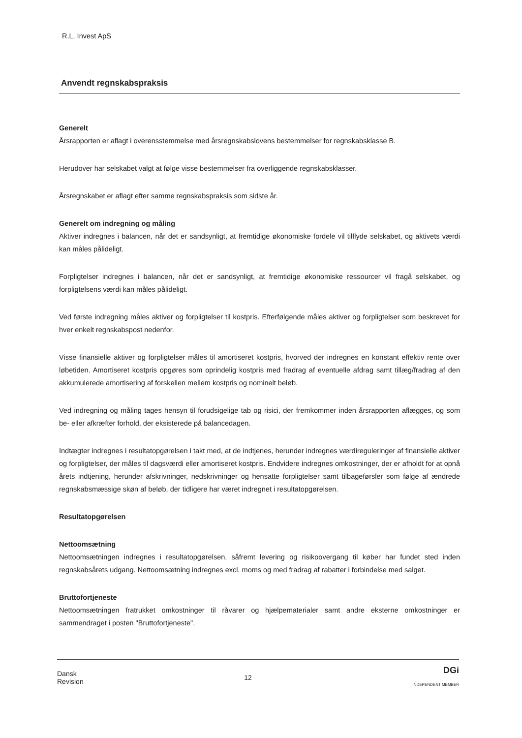R.L. Invest ApS
Anvendt regnskabspraksis
Generelt
Årsrapporten er aflagt i overensstemmelse med årsregnskabslovens bestemmelser for regnskabsklasse B.
Herudover har selskabet valgt at følge visse bestemmelser fra overliggende regnskabsklasser.
Årsregnskabet er aflagt efter samme regnskabspraksis som sidste år.
Generelt om indregning og måling
Aktiver indregnes i balancen, når det er sandsynligt, at fremtidige økonomiske fordele vil tilflyde selskabet, og aktivets værdi kan måles pålideligt.
Forpligtelser indregnes i balancen, når det er sandsynligt, at fremtidige økonomiske ressourcer vil fragå selskabet, og forpligtelsens værdi kan måles pålideligt.
Ved første indregning måles aktiver og forpligtelser til kostpris. Efterfølgende måles aktiver og forpligtelser som beskrevet for hver enkelt regnskabspost nedenfor.
Visse finansielle aktiver og forpligtelser måles til amortiseret kostpris, hvorved der indregnes en konstant effektiv rente over løbetiden. Amortiseret kostpris opgøres som oprindelig kostpris med fradrag af eventuelle afdrag samt tillæg/fradrag af den akkumulerede amortisering af forskellen mellem kostpris og nominelt beløb.
Ved indregning og måling tages hensyn til forudsigelige tab og risici, der fremkommer inden årsrapporten aflægges, og som be- eller afkræfter forhold, der eksisterede på balancedagen.
Indtægter indregnes i resultatopgørelsen i takt med, at de indtjenes, herunder indregnes værdireguleringer af finansielle aktiver og forpligtelser, der måles til dagsværdi eller amortiseret kostpris. Endvidere indregnes omkostninger, der er afholdt for at opnå årets indtjening, herunder afskrivninger, nedskrivninger og hensatte forpligtelser samt tilbageførsler som følge af ændrede regnskabsmæssige skøn af beløb, der tidligere har været indregnet i resultatopgørelsen.
Resultatopgørelsen
Nettoomsætning
Nettoomsætningen indregnes i resultatopgørelsen, såfremt levering og risikoovergang til køber har fundet sted inden regnskabsårets udgang. Nettoomsætning indregnes excl. moms og med fradrag af rabatter i forbindelse med salget.
Bruttofortjeneste
Nettoomsætningen fratrukket omkostninger til råvarer og hjælpematerialer samt andre eksterne omkostninger er sammendraget i posten "Bruttofortjeneste".
Dansk
Revision
12
DGi
INDEPENDENT MEMBER